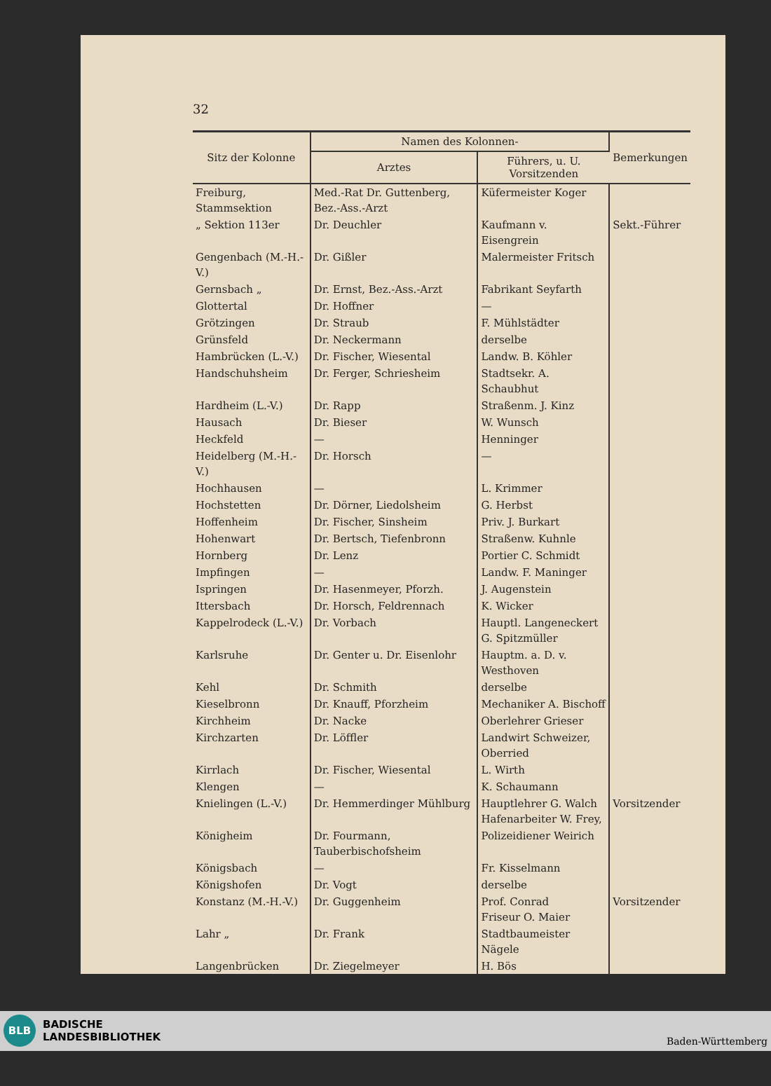32
| Sitz der Kolonne | Namen des Kolonnen- | | Bemerkungen |
| --- | --- | --- | --- |
| | Arztes | Führers, u. U. Vorsitzenden | |
| Freiburg, Stammsektion | Med.-Rat Dr. Guttenberg, Bez.-Ass.-Arzt | Küfermeister Koger | |
| „ Sektion 113er | Dr. Deuchler | Kaufmann v. Eisengrein | Sekt.-Führer |
| Gengenbach (M.-H.-V.) | Dr. Gißler | Malermeister Fritsch | |
| Gernsbach „ | Dr. Ernst, Bez.-Ass.-Arzt | Fabrikant Seyfarth | |
| Glottertal | Dr. Hoffner | — | |
| Grötzingen | Dr. Straub | F. Mühlstädter | |
| Grünsfeld | Dr. Neckermann | derselbe | |
| Hambrücken (L.-V.) | Dr. Fischer, Wiesental | Landw. B. Köhler | |
| Handschuhsheim | Dr. Ferger, Schriesheim | Stadtsekr. A. Schaubhut | |
| Hardheim (L.-V.) | Dr. Rapp | Straßenm. J. Kinz | |
| Hausach | Dr. Bieser | W. Wunsch | |
| Heckfeld | — | Henninger | |
| Heidelberg (M.-H.-V.) | Dr. Horsch | — | |
| Hochhausen | — | L. Krimmer | |
| Hochstetten | Dr. Dörner, Liedolsheim | G. Herbst | |
| Hoffenheim | Dr. Fischer, Sinsheim | Priv. J. Burkart | |
| Hohenwart | Dr. Bertsch, Tiefenbronn | Straßenw. Kuhnle | |
| Hornberg | Dr. Lenz | Portier C. Schmidt | |
| Impfingen | — | Landw. F. Maninger | |
| Ispringen | Dr. Hasenmeyer, Pforzh. | J. Augenstein | |
| Ittersbach | Dr. Horsch, Feldrennach | K. Wicker | |
| Kappelrodeck (L.-V.) | Dr. Vorbach | Hauptl. Langeneckert G. Spitzmüller | |
| Karlsruhe | Dr. Genter u. Dr. Eisenlohr | Hauptm. a. D. v. Westhoven | |
| Kehl | Dr. Schmith | derselbe | |
| Kieselbronn | Dr. Knauff, Pforzheim | Mechaniker A. Bischoff | |
| Kirchheim | Dr. Nacke | Oberlehrer Grieser | |
| Kirchzarten | Dr. Löffler | Landwirt Schweizer, Oberried | |
| Kirrlach | Dr. Fischer, Wiesental | L. Wirth | |
| Klengen | — | K. Schaumann | |
| Knielingen (L.-V.) | Dr. Hemmerdinger Mühlburg | Hauptlehrer G. Walch Hafenarbeiter W. Frey, | Vorsitzender |
| Königheim | Dr. Fourmann, Tauberbischofsheim | Polizeidiener Weirich | |
| Königsbach | — | Fr. Kisselmann | |
| Königshofen | Dr. Vogt | derselbe | |
| Konstanz (M.-H.-V.) | Dr. Guggenheim | Prof. Conrad Friseur O. Maier | Vorsitzender |
| Lahr „ | Dr. Frank | Stadtbaumeister Nägele | |
| Langenbrücken | Dr. Ziegelmeyer | H. Bös | |
BLB BADISCHE
LANDESBIBLIOTHEK
Baden-Württemberg